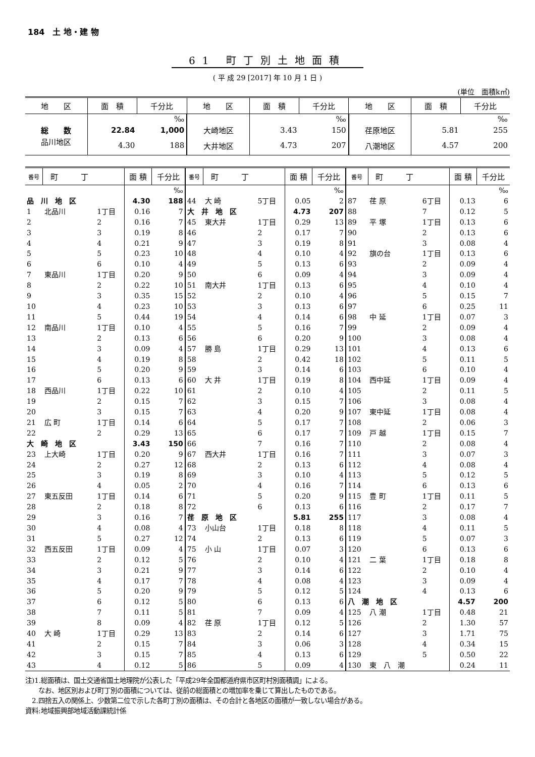184　土 地・建 物
61 町丁別土地面積
( 平 成 29 [2017] 年 10 月 1 日 )
(単位　面積k㎡)
| 地 区 | 面 積 | 千分比 | 地 区 | 面 積 | 千分比 | 地 区 | 面 積 | 千分比 |
| --- | --- | --- | --- | --- | --- | --- | --- | --- |
| | | ‰ | | | ‰ | | | ‰ |
| 総 数 | 22.84 | 1,000 | 大崎地区 | 3.43 | 150 | 荏原地区 | 5.81 | 255 |
| 品川地区 | 4.30 | 188 | 大井地区 | 4.73 | 207 | 八潮地区 | 4.57 | 200 |
| 番号 | 町 丁 | | 面 積 | 千分比 | 番号 | 町 丁 | | 面 積 | 千分比 | 番号 | 町 丁 | | 面 積 | 千分比 |
| --- | --- | --- | --- | --- | --- | --- | --- | --- | --- | --- | --- | --- | --- | --- |
| | | | | ‰ | | | | | ‰ | | | | | ‰ |
| 品 川 地 区 | | | 4.30 | 188 | 44 | 大 崎 | 5丁目 | 0.05 | 2 | 87 | 荏 原 | 6丁目 | 0.13 | 6 |
| 1 | 北品川 | 1丁目 | 0.16 | 7 | 大 井 地 区 | | | 4.73 | 207 | 88 | | 7 | 0.12 | 5 |
| 2 | | 2 | 0.16 | 7 | 45 | 東大井 | 1丁目 | 0.29 | 13 | 89 | 平 塚 | 1丁目 | 0.13 | 6 |
| 3 | | 3 | 0.19 | 8 | 46 | | 2 | 0.17 | 7 | 90 | | 2 | 0.13 | 6 |
| 4 | | 4 | 0.21 | 9 | 47 | | 3 | 0.19 | 8 | 91 | | 3 | 0.08 | 4 |
| 5 | | 5 | 0.23 | 10 | 48 | | 4 | 0.10 | 4 | 92 | 旗の台 | 1丁目 | 0.13 | 6 |
| 6 | | 6 | 0.10 | 4 | 49 | | 5 | 0.13 | 6 | 93 | | 2 | 0.09 | 4 |
| 7 | 東品川 | 1丁目 | 0.20 | 9 | 50 | | 6 | 0.09 | 4 | 94 | | 3 | 0.09 | 4 |
| 8 | | 2 | 0.22 | 10 | 51 | 南大井 | 1丁目 | 0.13 | 6 | 95 | | 4 | 0.10 | 4 |
| 9 | | 3 | 0.35 | 15 | 52 | | 2 | 0.10 | 4 | 96 | | 5 | 0.15 | 7 |
| 10 | | 4 | 0.23 | 10 | 53 | | 3 | 0.13 | 6 | 97 | | 6 | 0.25 | 11 |
| 11 | | 5 | 0.44 | 19 | 54 | | 4 | 0.14 | 6 | 98 | 中 延 | 1丁目 | 0.07 | 3 |
| 12 | 南品川 | 1丁目 | 0.10 | 4 | 55 | | 5 | 0.16 | 7 | 99 | | 2 | 0.09 | 4 |
| 13 | | 2 | 0.13 | 6 | 56 | | 6 | 0.20 | 9 | 100 | | 3 | 0.08 | 4 |
| 14 | | 3 | 0.09 | 4 | 57 | 勝 島 | 1丁目 | 0.29 | 13 | 101 | | 4 | 0.13 | 6 |
| 15 | | 4 | 0.19 | 8 | 58 | | 2 | 0.42 | 18 | 102 | | 5 | 0.11 | 5 |
| 16 | | 5 | 0.20 | 9 | 59 | | 3 | 0.14 | 6 | 103 | | 6 | 0.10 | 4 |
| 17 | | 6 | 0.13 | 6 | 60 | 大 井 | 1丁目 | 0.19 | 8 | 104 | 西中延 | 1丁目 | 0.09 | 4 |
| 18 | 西品川 | 1丁目 | 0.22 | 10 | 61 | | 2 | 0.10 | 4 | 105 | | 2 | 0.11 | 5 |
| 19 | | 2 | 0.15 | 7 | 62 | | 3 | 0.15 | 7 | 106 | | 3 | 0.08 | 4 |
| 20 | | 3 | 0.15 | 7 | 63 | | 4 | 0.20 | 9 | 107 | 東中延 | 1丁目 | 0.08 | 4 |
| 21 | 広 町 | 1丁目 | 0.14 | 6 | 64 | | 5 | 0.17 | 7 | 108 | | 2 | 0.06 | 3 |
| 22 | | 2 | 0.29 | 13 | 65 | | 6 | 0.17 | 7 | 109 | 戸 越 | 1丁目 | 0.15 | 7 |
| 大 崎 地 区 | | | 3.43 | 150 | 66 | | 7 | 0.16 | 7 | 110 | | 2 | 0.08 | 4 |
| 23 | 上大崎 | 1丁目 | 0.20 | 9 | 67 | 西大井 | 1丁目 | 0.16 | 7 | 111 | | 3 | 0.07 | 3 |
| 24 | | 2 | 0.27 | 12 | 68 | | 2 | 0.13 | 6 | 112 | | 4 | 0.08 | 4 |
| 25 | | 3 | 0.19 | 8 | 69 | | 3 | 0.10 | 4 | 113 | | 5 | 0.12 | 5 |
| 26 | | 4 | 0.05 | 2 | 70 | | 4 | 0.16 | 7 | 114 | | 6 | 0.13 | 6 |
| 27 | 東五反田 | 1丁目 | 0.14 | 6 | 71 | | 5 | 0.20 | 9 | 115 | 豊 町 | 1丁目 | 0.11 | 5 |
| 28 | | 2 | 0.18 | 8 | 72 | | 6 | 0.13 | 6 | 116 | | 2 | 0.17 | 7 |
| 29 | | 3 | 0.16 | 7 | 荏 原 地 区 | | | 5.81 | 255 | 117 | | 3 | 0.08 | 4 |
| 30 | | 4 | 0.08 | 4 | 73 | 小山台 | 1丁目 | 0.18 | 8 | 118 | | 4 | 0.11 | 5 |
| 31 | | 5 | 0.27 | 12 | 74 | | 2 | 0.13 | 6 | 119 | | 5 | 0.07 | 3 |
| 32 | 西五反田 | 1丁目 | 0.09 | 4 | 75 | 小 山 | 1丁目 | 0.07 | 3 | 120 | | 6 | 0.13 | 6 |
| 33 | | 2 | 0.12 | 5 | 76 | | 2 | 0.10 | 4 | 121 | 二 葉 | 1丁目 | 0.18 | 8 |
| 34 | | 3 | 0.21 | 9 | 77 | | 3 | 0.14 | 6 | 122 | | 2 | 0.10 | 4 |
| 35 | | 4 | 0.17 | 7 | 78 | | 4 | 0.08 | 4 | 123 | | 3 | 0.09 | 4 |
| 36 | | 5 | 0.20 | 9 | 79 | | 5 | 0.12 | 5 | 124 | | 4 | 0.13 | 6 |
| 37 | | 6 | 0.12 | 5 | 80 | | 6 | 0.13 | 6 | 八 潮 地 区 | | | 4.57 | 200 |
| 38 | | 7 | 0.11 | 5 | 81 | | 7 | 0.09 | 4 | 125 | 八 潮 | 1丁目 | 0.48 | 21 |
| 39 | | 8 | 0.09 | 4 | 82 | 荏 原 | 1丁目 | 0.12 | 5 | 126 | | 2 | 1.30 | 57 |
| 40 | 大 崎 | 1丁目 | 0.29 | 13 | 83 | | 2 | 0.14 | 6 | 127 | | 3 | 1.71 | 75 |
| 41 | | 2 | 0.15 | 7 | 84 | | 3 | 0.06 | 3 | 128 | | 4 | 0.34 | 15 |
| 42 | | 3 | 0.15 | 7 | 85 | | 4 | 0.13 | 6 | 129 | | 5 | 0.50 | 22 |
| 43 | | 4 | 0.12 | 5 | 86 | | 5 | 0.09 | 4 | 130 | 東 八 潮 | | 0.24 | 11 |
注)1.総面積は、国土交通省国土地理院が公表した「平成29年全国都道府県市区町村別面積調」による。
　　なお、地区別および町丁別の面積については、従前の総面積との増加率を乗じて算出したものである。
　2.四捨五入の関係上、少数第二位で示した各町丁別の面積は、その合計と各地区の面積が一致しない場合がある。
資料:地域振興部地域活動課統計係